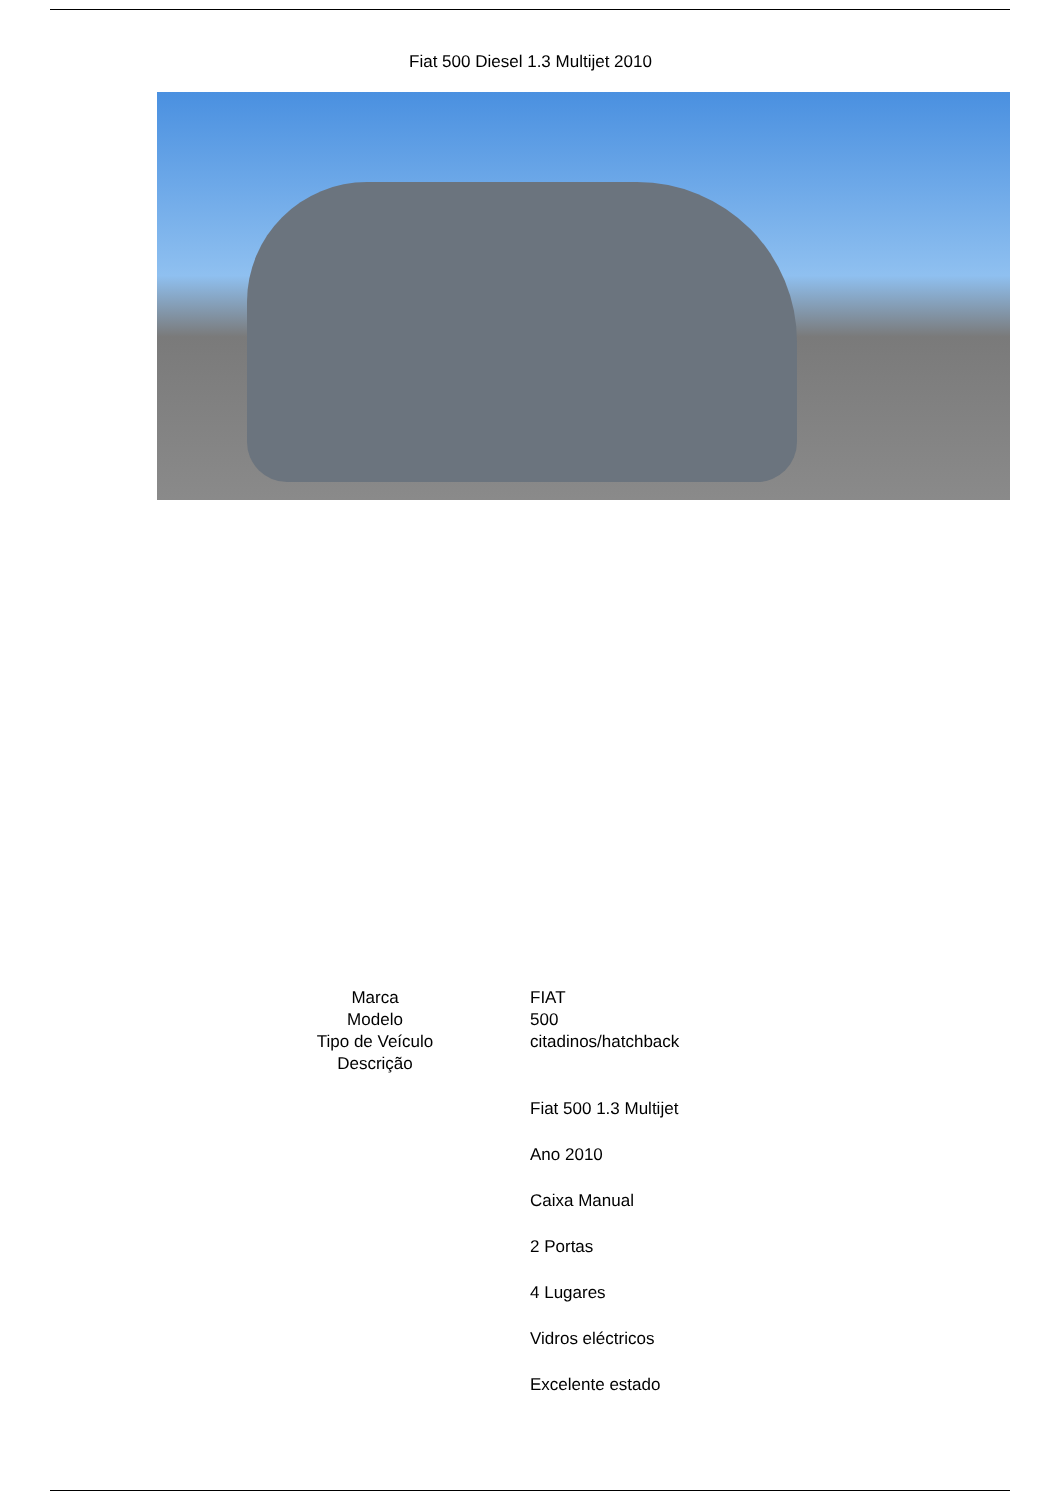Fiat 500 Diesel 1.3 Multijet 2010
| Marca | FIAT |
| Modelo | 500 |
| Tipo de Veículo | citadinos/hatchback |
| Descrição | |
Fiat 500 1.3 Multijet
Ano 2010
Caixa Manual
2 Portas
4 Lugares
Vidros eléctricos
Excelente estado